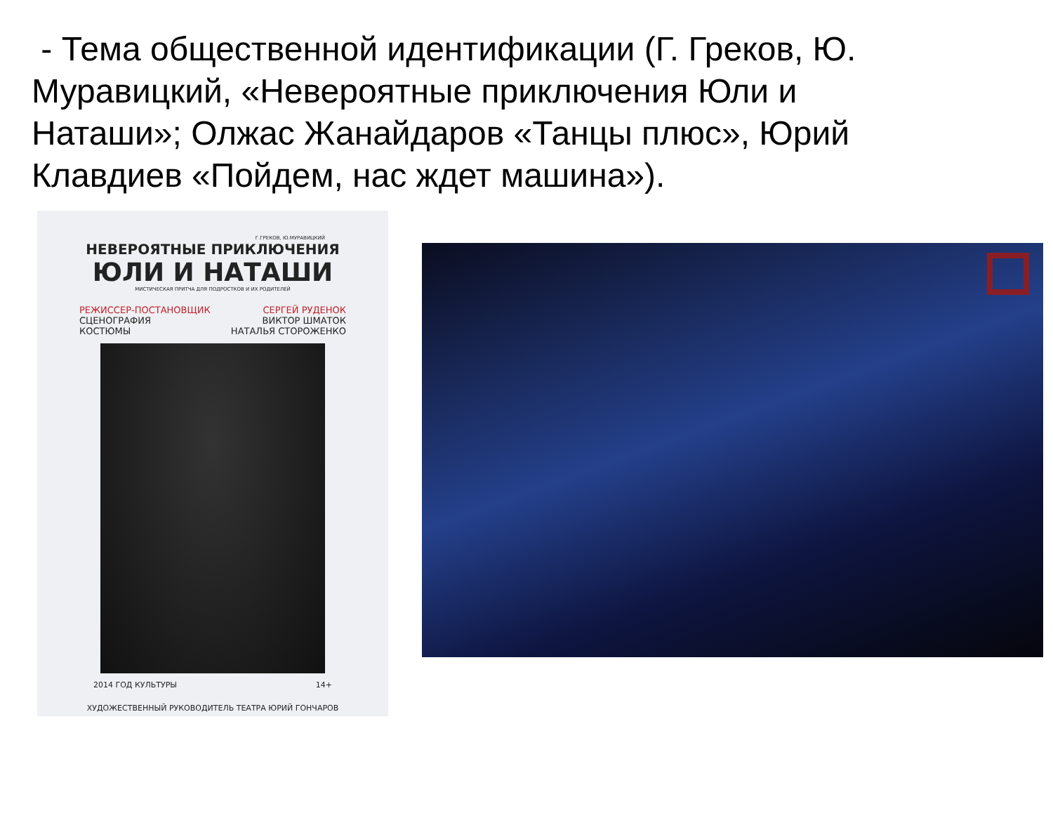- Тема общественной идентификации (Г. Греков, Ю. Муравицкий, «Невероятные приключения Юли и Наташи»; Олжас Жанайдаров «Танцы плюс», Юрий Клавдиев «Пойдем, нас ждет машина»).
Г.ГРЕКОВ, Ю.МУРАВИЦКИЙ
НЕВЕРОЯТНЫЕ ПРИКЛЮЧЕНИЯ
ЮЛИ И НАТАШИ
МИСТИЧЕСКАЯ ПРИТЧА ДЛЯ ПОДРОСТКОВ И ИХ РОДИТЕЛЕЙ
РЕЖИССЕР-ПОСТАНОВЩИК
СЦЕНОГРАФИЯ
КОСТЮМЫ
СЕРГЕЙ РУДЕНОК
ВИКТОР ШМАТОК
НАТАЛЬЯ СТОРОЖЕНКО
2014 ГОД КУЛЬТУРЫ 14+
ХУДОЖЕСТВЕННЫЙ РУКОВОДИТЕЛЬ ТЕАТРА ЮРИЙ ГОНЧАРОВ